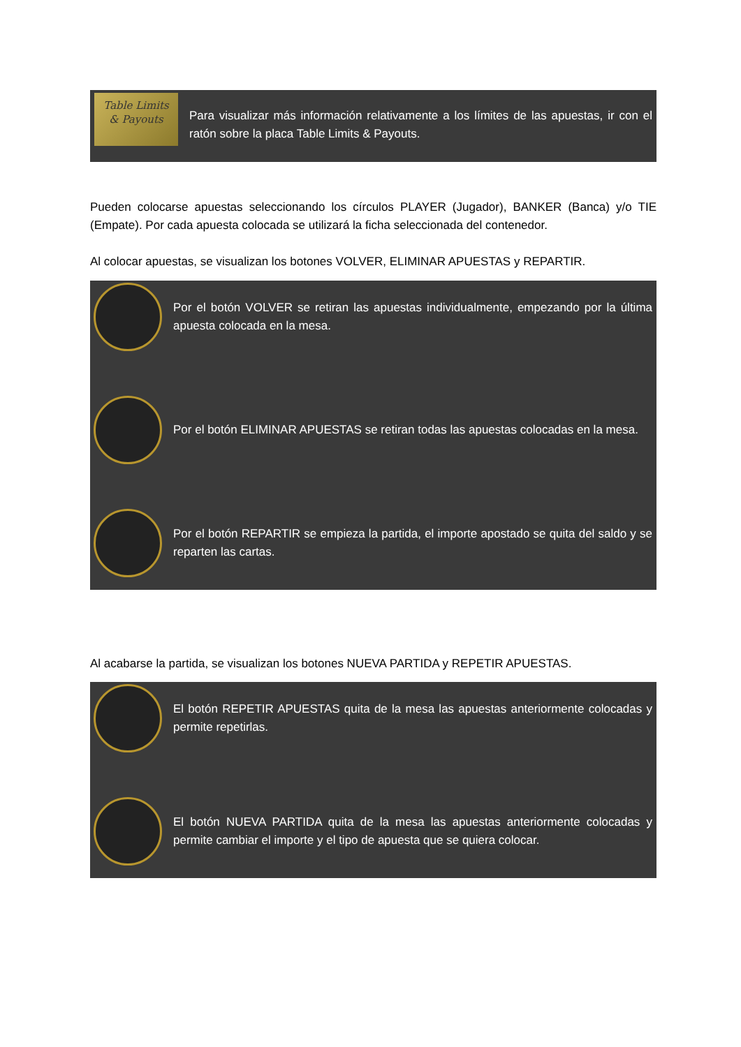Table Limits
& Payouts
Para visualizar más información relativamente a los límites de las apuestas, ir con el ratón sobre la placa Table Limits & Payouts.
Pueden colocarse apuestas seleccionando los círculos PLAYER (Jugador), BANKER (Banca) y/o TIE (Empate). Por cada apuesta colocada se utilizará la ficha seleccionada del contenedor.
Al colocar apuestas, se visualizan los botones VOLVER, ELIMINAR APUESTAS y REPARTIR.
Por el botón VOLVER se retiran las apuestas individualmente, empezando por la última apuesta colocada en la mesa.
Por el botón ELIMINAR APUESTAS se retiran todas las apuestas colocadas en la mesa.
Por el botón REPARTIR se empieza la partida, el importe apostado se quita del saldo y se reparten las cartas.
Al acabarse la partida, se visualizan los botones NUEVA PARTIDA y REPETIR APUESTAS.
El botón REPETIR APUESTAS quita de la mesa las apuestas anteriormente colocadas y permite repetirlas.
El botón NUEVA PARTIDA quita de la mesa las apuestas anteriormente colocadas y permite cambiar el importe y el tipo de apuesta que se quiera colocar.